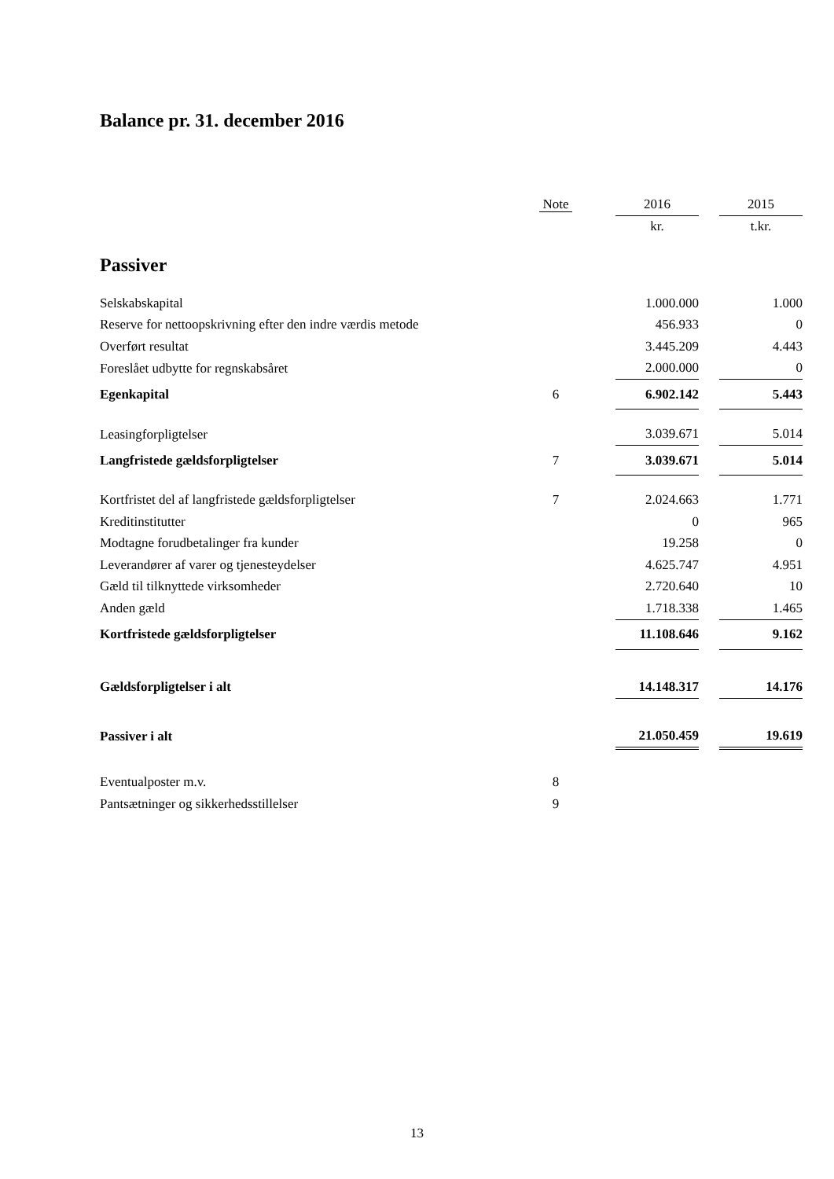Balance pr. 31. december 2016
| | Note | | 2016 | | 2015 |
| --- | --- | --- | --- | --- | --- |
| | | | kr. | | t.kr. |
| Passiver | | | | | |
| Selskabskapital | | | 1.000.000 | | 1.000 |
| Reserve for nettoopskrivning efter den indre værdis metode | | | 456.933 | | 0 |
| Overført resultat | | | 3.445.209 | | 4.443 |
| Foreslået udbytte for regnskabsåret | | | 2.000.000 | | 0 |
| Egenkapital | 6 | | 6.902.142 | | 5.443 |
| Leasingforpligtelser | | | 3.039.671 | | 5.014 |
| Langfristede gældsforpligtelser | 7 | | 3.039.671 | | 5.014 |
| Kortfristet del af langfristede gældsforpligtelser | 7 | | 2.024.663 | | 1.771 |
| Kreditinstitutter | | | 0 | | 965 |
| Modtagne forudbetalinger fra kunder | | | 19.258 | | 0 |
| Leverandører af varer og tjenesteydelser | | | 4.625.747 | | 4.951 |
| Gæld til tilknyttede virksomheder | | | 2.720.640 | | 10 |
| Anden gæld | | | 1.718.338 | | 1.465 |
| Kortfristede gældsforpligtelser | | | 11.108.646 | | 9.162 |
| Gældsforpligtelser i alt | | | 14.148.317 | | 14.176 |
| Passiver i alt | | | 21.050.459 | | 19.619 |
| Eventualposter m.v. | 8 | | | | |
| Pantsætninger og sikkerhedsstillelser | 9 | | | | |
13